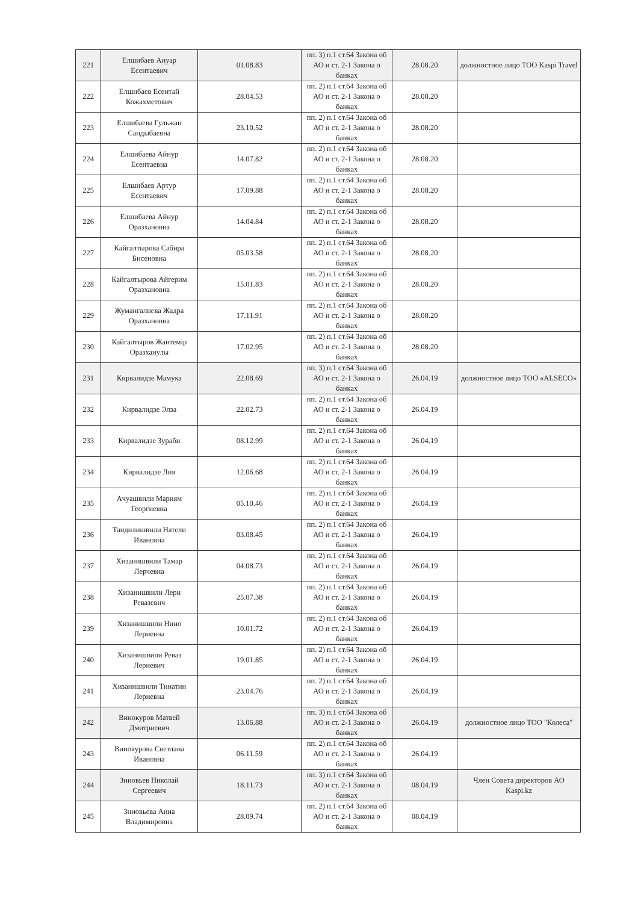| 221 | Елшибаев Ануар Есентаевич | 01.08.83 | пп. 3) п.1 ст.64 Закона об АО и ст. 2-1 Закона о банках | 28.08.20 | должностное лицо ТОО Kaspi Travel |
| 222 | Елшибаев Есентай Кожахметович | 28.04.53 | пп. 2) п.1 ст.64 Закона об АО и ст. 2-1 Закона о банках | 28.08.20 | |
| 223 | Елшибаева Гульжан Сандыбаевна | 23.10.52 | пп. 2) п.1 ст.64 Закона об АО и ст. 2-1 Закона о банках | 28.08.20 | |
| 224 | Елшибаева Айнур Есентаевна | 14.07.82 | пп. 2) п.1 ст.64 Закона об АО и ст. 2-1 Закона о банках | 28.08.20 | |
| 225 | Елшибаев Артур Есентаевич | 17.09.88 | пп. 2) п.1 ст.64 Закона об АО и ст. 2-1 Закона о банках | 28.08.20 | |
| 226 | Елшибаева Айнур Оразхановна | 14.04.84 | пп. 2) п.1 ст.64 Закона об АО и ст. 2-1 Закона о банках | 28.08.20 | |
| 227 | Кайгалтырова Сабира Бисеновна | 05.03.58 | пп. 2) п.1 ст.64 Закона об АО и ст. 2-1 Закона о банках | 28.08.20 | |
| 228 | Кайгалтырова Айгерим Оразхановна | 15.01.83 | пп. 2) п.1 ст.64 Закона об АО и ст. 2-1 Закона о банках | 28.08.20 | |
| 229 | Жумангалиева Жадра Оразхановна | 17.11.91 | пп. 2) п.1 ст.64 Закона об АО и ст. 2-1 Закона о банках | 28.08.20 | |
| 230 | Кайгалтыров Жантемір Оразханулы | 17.02.95 | пп. 2) п.1 ст.64 Закона об АО и ст. 2-1 Закона о банках | 28.08.20 | |
| 231 | Кирвалидзе Мамука | 22.08.69 | пп. 3) п.1 ст.64 Закона об АО и ст. 2-1 Закона о банках | 26.04.19 | должностное лицо ТОО «ALSECO» |
| 232 | Кирвалидзе Элза | 22.02.73 | пп. 2) п.1 ст.64 Закона об АО и ст. 2-1 Закона о банках | 26.04.19 | |
| 233 | Кирвалидзе Зураби | 08.12.99 | пп. 2) п.1 ст.64 Закона об АО и ст. 2-1 Закона о банках | 26.04.19 | |
| 234 | Кирвалидзе Лия | 12.06.68 | пп. 2) п.1 ст.64 Закона об АО и ст. 2-1 Закона о банках | 26.04.19 | |
| 235 | Ачуашвили Мариям Георгиевна | 05.10.46 | пп. 2) п.1 ст.64 Закона об АО и ст. 2-1 Закона о банках | 26.04.19 | |
| 236 | Тандилишвили Натели Ивановна | 03.08.45 | пп. 2) п.1 ст.64 Закона об АО и ст. 2-1 Закона о банках | 26.04.19 | |
| 237 | Хизанишвили Тамар Лерчевна | 04.08.73 | пп. 2) п.1 ст.64 Закона об АО и ст. 2-1 Закона о банках | 26.04.19 | |
| 238 | Хизанишвили Лери Ревазевич | 25.07.38 | пп. 2) п.1 ст.64 Закона об АО и ст. 2-1 Закона о банках | 26.04.19 | |
| 239 | Хизанишвили Нино Лериевна | 10.01.72 | пп. 2) п.1 ст.64 Закона об АО и ст. 2-1 Закона о банках | 26.04.19 | |
| 240 | Хизанишвили Реваз Лериевич | 19.01.85 | пп. 2) п.1 ст.64 Закона об АО и ст. 2-1 Закона о банках | 26.04.19 | |
| 241 | Хизанишвили Тинатин Лериевна | 23.04.76 | пп. 2) п.1 ст.64 Закона об АО и ст. 2-1 Закона о банках | 26.04.19 | |
| 242 | Винокуров Матвей Дмитриевич | 13.06.88 | пп. 3) п.1 ст.64 Закона об АО и ст. 2-1 Закона о банках | 26.04.19 | должностное лицо ТОО "Колеса" |
| 243 | Винокурова Светлана Ивановна | 06.11.59 | пп. 2) п.1 ст.64 Закона об АО и ст. 2-1 Закона о банках | 26.04.19 | |
| 244 | Зиновьев Николай Сергеевич | 18.11.73 | пп. 3) п.1 ст.64 Закона об АО и ст. 2-1 Закона о банках | 08.04.19 | Член Совета директоров АО Kaspi.kz |
| 245 | Зиновьева Анна Владимировна | 28.09.74 | пп. 2) п.1 ст.64 Закона об АО и ст. 2-1 Закона о банках | 08.04.19 | |